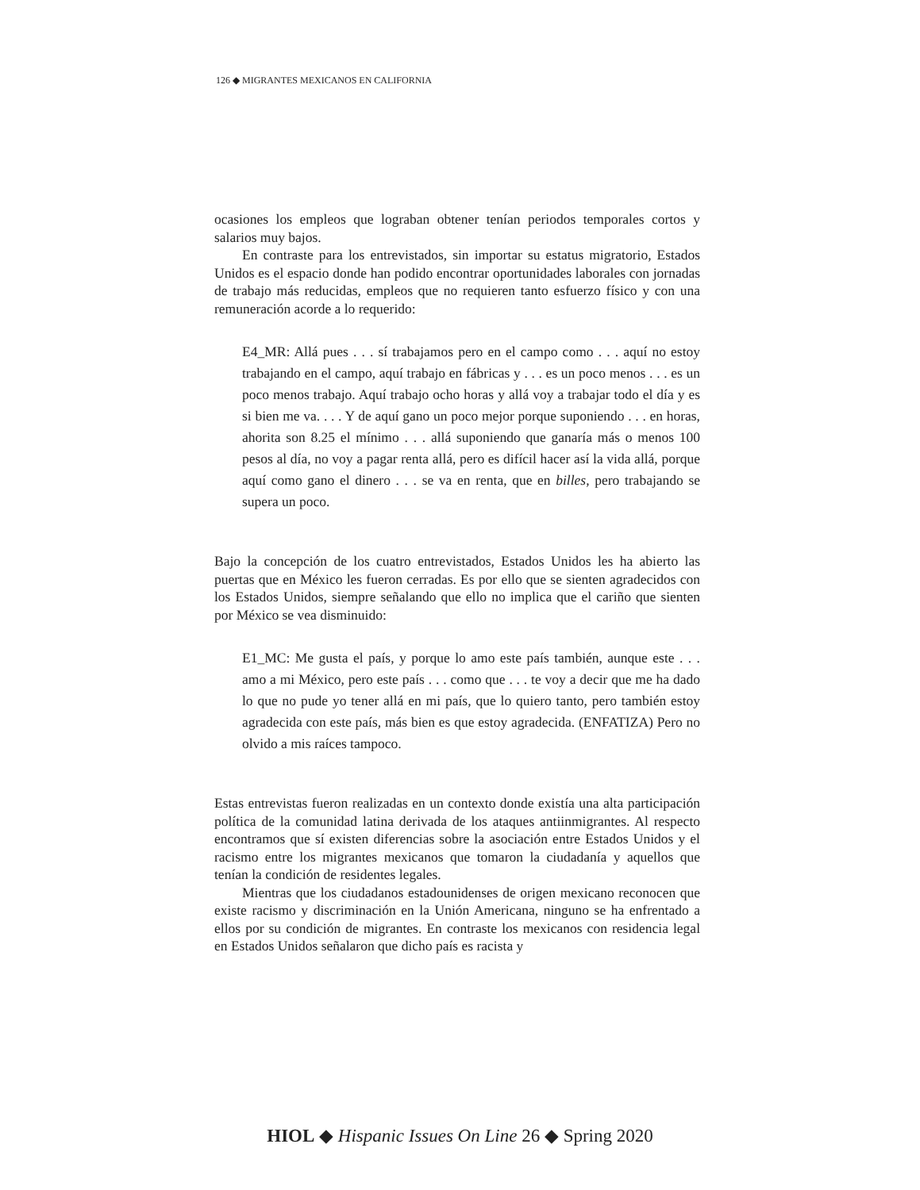126 ◆ MIGRANTES MEXICANOS EN CALIFORNIA
ocasiones los empleos que lograban obtener tenían periodos temporales cortos y salarios muy bajos.
En contraste para los entrevistados, sin importar su estatus migratorio, Estados Unidos es el espacio donde han podido encontrar oportunidades laborales con jornadas de trabajo más reducidas, empleos que no requieren tanto esfuerzo físico y con una remuneración acorde a lo requerido:
E4_MR: Allá pues . . . sí trabajamos pero en el campo como . . . aquí no estoy trabajando en el campo, aquí trabajo en fábricas y . . . es un poco menos . . . es un poco menos trabajo. Aquí trabajo ocho horas y allá voy a trabajar todo el día y es si bien me va. . . . Y de aquí gano un poco mejor porque suponiendo . . . en horas, ahorita son 8.25 el mínimo . . . allá suponiendo que ganaría más o menos 100 pesos al día, no voy a pagar renta allá, pero es difícil hacer así la vida allá, porque aquí como gano el dinero . . . se va en renta, que en billes, pero trabajando se supera un poco.
Bajo la concepción de los cuatro entrevistados, Estados Unidos les ha abierto las puertas que en México les fueron cerradas. Es por ello que se sienten agradecidos con los Estados Unidos, siempre señalando que ello no implica que el cariño que sienten por México se vea disminuido:
E1_MC: Me gusta el país, y porque lo amo este país también, aunque este . . . amo a mi México, pero este país . . . como que . . . te voy a decir que me ha dado lo que no pude yo tener allá en mi país, que lo quiero tanto, pero también estoy agradecida con este país, más bien es que estoy agradecida. (ENFATIZA) Pero no olvido a mis raíces tampoco.
Estas entrevistas fueron realizadas en un contexto donde existía una alta participación política de la comunidad latina derivada de los ataques antiinmigrantes. Al respecto encontramos que sí existen diferencias sobre la asociación entre Estados Unidos y el racismo entre los migrantes mexicanos que tomaron la ciudadanía y aquellos que tenían la condición de residentes legales.
Mientras que los ciudadanos estadounidenses de origen mexicano reconocen que existe racismo y discriminación en la Unión Americana, ninguno se ha enfrentado a ellos por su condición de migrantes. En contraste los mexicanos con residencia legal en Estados Unidos señalaron que dicho país es racista y
HIOL ◆ Hispanic Issues On Line 26 ◆ Spring 2020